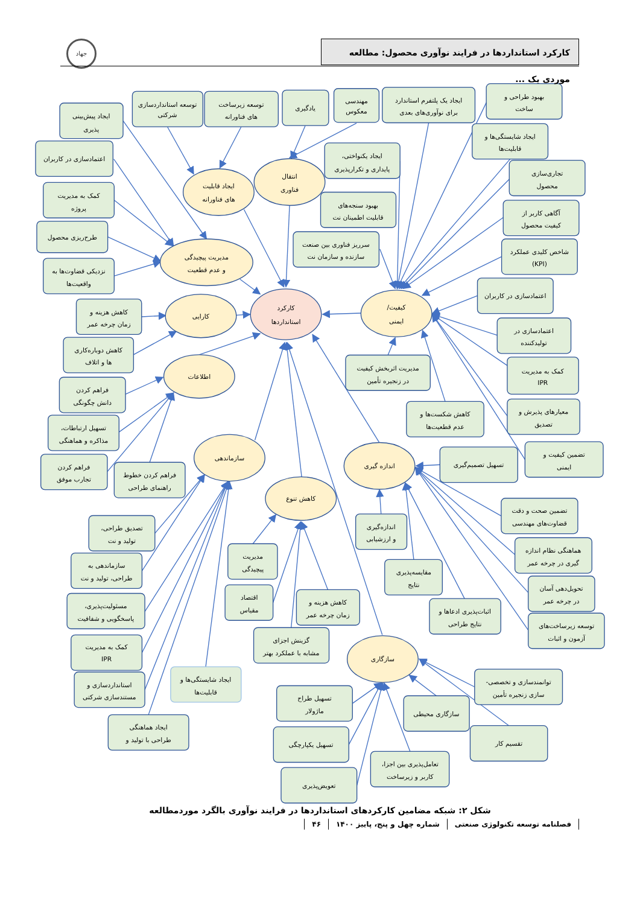جهاد
کارکرد استانداردها در فرایند نوآوری محصول: مطالعه موردی یک ...
کارکرد
استانداردها
کیفیت/
ایمنی
انتقال
فناوری
ایجاد قابلیت
های فناورانه
مدیریت پیچیدگی
و عدم قطعیت
کارایی
اطلاعات
سازماندهی
کاهش تنوع
اندازه گیری
سازگاری
بهبود طراحی و
ساخت
ایجاد یک پلتفرم استاندارد
برای نوآوری‌های بعدی
مهندسی
معکوس
یادگیری
توسعه زیرساخت
های فناورانه
توسعه استانداردسازی
شرکتی
ایجاد پیش‌بینی
پذیری
اعتمادسازی در کاربران
کمک به مدیریت
پروژه
طرح‌ریزی محصول
نزدیکی قضاوت‌ها به
واقعیت‌ها
ایجاد شایستگی‌ها و
قابلیت‌ها
ایجاد یکنواختی،
پایداری و تکرارپذیری
تجاری‌سازی
محصول
بهبود سنجه‌های
قابلیت اطمینان نت
آگاهی کاربر از
کیفیت محصول
سرریز فناوری بین صنعت
سازنده و سازمان نت
شاخص کلیدی عملکرد
(KPI)
اعتمادسازی در کاربران
کاهش هزینه و
زمان چرخه عمر
اعتمادسازی در
تولیدکننده
کاهش دوباره‌کاری
ها و اتلاف
مدیریت اثربخش کیفیت
در زنجیره تأمین
کمک به مدیریت
IPR
فراهم کردن
دانش چگونگی
کاهش شکست‌ها و
عدم قطعیت‌ها
معیارهای پذیرش و
تصدیق
تسهیل ارتباطات،
مذاکره و هماهنگی
تضمین کیفیت و
ایمنی
تسهیل تصمیم‌گیری
فراهم کردن
تجارب موفق
فراهم کردن خطوط
راهنمای طراحی
تضمین صحت و دقت
قضاوت‌های مهندسی
اندازه‌گیری
و ارزشیابی
تصدیق طراحی،
تولید و نت
هماهنگی نظام اندازه
گیری در چرخه عمر
مدیریت
پیچیدگی
مقایسه‌پذیری
نتایج
سازماندهی به
طراحی، تولید و نت
تحویل‌دهی آسان
در چرخه عمر
اقتصاد
مقیاس
کاهش هزینه و
زمان چرخه عمر
مسئولیت‌پذیری،
پاسخگویی و شفافیت
اثبات‌پذیری ادعاها و
نتایج طراحی
توسعه زیرساخت‌های
آزمون و اثبات
گزینش اجزای
مشابه با عملکرد بهتر
کمک به مدیریت
IPR
ایجاد شایستگی‌ها و
قابلیت‌ها
توانمندسازی و تخصصی-
سازی زنجیره تأمین
استانداردسازی و
مستندسازی شرکتی
تسهیل طراح
ماژولار
سازگاری محیطی
ایجاد هماهنگی
طراحی با تولید و
تقسیم کار
تسهیل یکپارچگی
تعامل‌پذیری بین اجزا،
کاربر و زیرساخت
تعویض‌پذیری
شکل ۲: شبکه مضامین کارکردهای استانداردها در فرایند نوآوری بالگرد موردمطالعه
فصلنامه توسعه تکنولوژی صنعتی شماره چهل و پنج، پاییز ۱۴۰۰ ۴۶